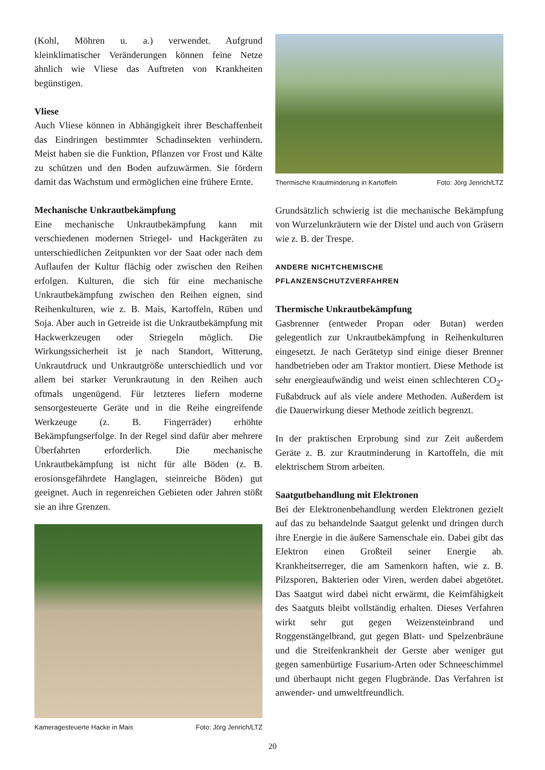(Kohl, Möhren u. a.) verwendet. Aufgrund kleinklimatischer Veränderungen können feine Netze ähnlich wie Vliese das Auftreten von Krankheiten begünstigen.
Vliese
Auch Vliese können in Abhängigkeit ihrer Beschaffenheit das Eindringen bestimmter Schadinsekten verhindern. Meist haben sie die Funktion, Pflanzen vor Frost und Kälte zu schützen und den Boden aufzuwärmen. Sie fördern damit das Wachstum und ermöglichen eine frühere Ernte.
Mechanische Unkrautbekämpfung
Eine mechanische Unkrautbekämpfung kann mit verschiedenen modernen Striegel- und Hackgeräten zu unterschiedlichen Zeitpunkten vor der Saat oder nach dem Auflaufen der Kultur flächig oder zwischen den Reihen erfolgen. Kulturen, die sich für eine mechanische Unkrautbekämpfung zwischen den Reihen eignen, sind Reihenkulturen, wie z. B. Mais, Kartoffeln, Rüben und Soja. Aber auch in Getreide ist die Unkrautbekämpfung mit Hackwerkzeugen oder Striegeln möglich. Die Wirkungssicherheit ist je nach Standort, Witterung, Unkrautdruck und Unkrautgröße unterschiedlich und vor allem bei starker Verunkrautung in den Reihen auch oftmals ungenügend. Für letzteres liefern moderne sensorgesteuerte Geräte und in die Reihe eingreifende Werkzeuge (z. B. Fingerräder) erhöhte Bekämpfungserfolge. In der Regel sind dafür aber mehrere Überfahrten erforderlich. Die mechanische Unkrautbekämpfung ist nicht für alle Böden (z. B. erosionsgefährdete Hanglagen, steinreiche Böden) gut geeignet. Auch in regenreichen Gebieten oder Jahren stößt sie an ihre Grenzen.
Kameragesteuerte Hacke in Mais Foto: Jörg Jenrich/LTZ
Thermische Krautminderung in Kartoffeln Foto: Jörg Jenrich/LTZ
Grundsätzlich schwierig ist die mechanische Bekämpfung von Wurzelunkräutern wie der Distel und auch von Gräsern wie z. B. der Trespe.
ANDERE NICHTCHEMISCHE
PFLANZENSCHUTZVERFAHREN
Thermische Unkrautbekämpfung
Gasbrenner (entweder Propan oder Butan) werden gelegentlich zur Unkrautbekämpfung in Reihenkulturen eingesetzt. Je nach Gerätetyp sind einige dieser Brenner handbetrieben oder am Traktor montiert. Diese Methode ist sehr energieaufwändig und weist einen schlechteren CO<sub>2</sub>-Fußabdruck auf als viele andere Methoden. Außerdem ist die Dauerwirkung dieser Methode zeitlich begrenzt.
In der praktischen Erprobung sind zur Zeit außerdem Geräte z. B. zur Krautminderung in Kartoffeln, die mit elektrischem Strom arbeiten.
Saatgutbehandlung mit Elektronen
Bei der Elektronenbehandlung werden Elektronen gezielt auf das zu behandelnde Saatgut gelenkt und dringen durch ihre Energie in die äußere Samenschale ein. Dabei gibt das Elektron einen Großteil seiner Energie ab. Krankheitserreger, die am Samenkorn haften, wie z. B. Pilzsporen, Bakterien oder Viren, werden dabei abgetötet. Das Saatgut wird dabei nicht erwärmt, die Keimfähigkeit des Saatguts bleibt vollständig erhalten. Dieses Verfahren wirkt sehr gut gegen Weizensteinbrand und Roggenstängelbrand, gut gegen Blatt- und Spelzenbräune und die Streifenkrankheit der Gerste aber weniger gut gegen samenbürtige Fusarium-Arten oder Schneeschimmel und überhaupt nicht gegen Flugbrände. Das Verfahren ist anwender- und umweltfreundlich.
20